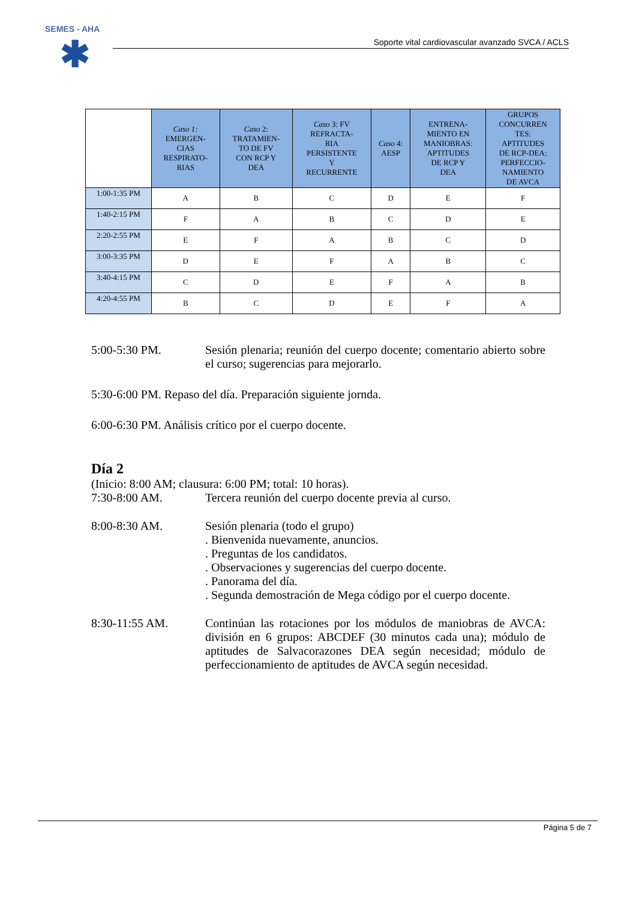SEMES - AHA
✱
Soporte vital cardiovascular avanzado SVCA / ACLS
| | Caso 1: EMERGEN- CIAS RESPIRATO- RIAS | Caso 2: TRATAMIEN- TO DE FV CON RCP Y DEA | Caso 3: FV REFRACTA- RIA PERSISTENTE Y RECURRENTE | Caso 4: AESP | ENTRENA- MIENTO EN MANIOBRAS: APTITUDES DE RCP Y DEA | GRUPOS CONCURREN TES: APTITUDES DE RCP-DEA: PERFECCIO- NAMIENTO DE AVCA |
| --- | --- | --- | --- | --- | --- | --- |
| 1:00-1:35 PM | A | B | C | D | E | F |
| 1:40-2:15 PM | F | A | B | C | D | E |
| 2:20-2:55 PM | E | F | A | B | C | D |
| 3:00-3:35 PM | D | E | F | A | B | C |
| 3:40-4:15 PM | C | D | E | F | A | B |
| 4:20-4:55 PM | B | C | D | E | F | A |
5:00-5:30 PM. Sesión plenaria; reunión del cuerpo docente; comentario abierto sobre el curso; sugerencias para mejorarlo.
5:30-6:00 PM. Repaso del día. Preparación siguiente jornda.
6:00-6:30 PM. Análisis crítico por el cuerpo docente.
Día 2
(Inicio: 8:00 AM; clausura: 6:00 PM; total: 10 horas).
7:30-8:00 AM. Tercera reunión del cuerpo docente previa al curso.
8:00-8:30 AM. Sesión plenaria (todo el grupo)
. Bienvenida nuevamente, anuncios.
. Preguntas de los candidatos.
. Observaciones y sugerencias del cuerpo docente.
. Panorama del día.
. Segunda demostración de Mega código por el cuerpo docente.
8:30-11:55 AM. Continúan las rotaciones por los módulos de maniobras de AVCA: división en 6 grupos: ABCDEF (30 minutos cada una); módulo de aptitudes de Salvacorazones DEA según necesidad; módulo de perfeccionamiento de aptitudes de AVCA según necesidad.
Página 5 de 7